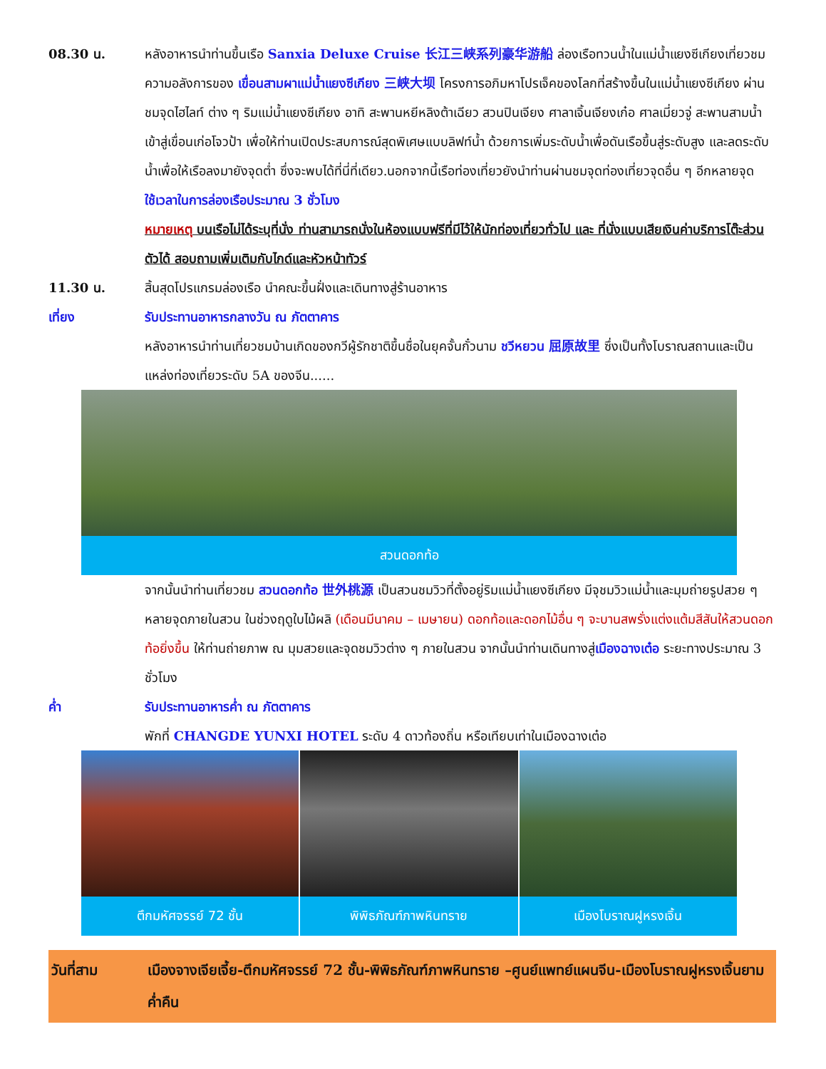08.30 น. หลังอาหารนำท่านขึ้นเรือ Sanxia Deluxe Cruise 长江三峡系列豪华游船 ล่องเรือทวนน้ำในแม่น้ำแยงซีเกียงเที่ยวชมความอลังการของ เขื่อนสามผาแม่น้ำแยงซีเกียง 三峡大坝 โครงการอภิมหาโปรเจ็คของโลกที่สร้างขึ้นในแม่น้ำแยงซีเกียง ผ่านชมจุดไฮไลท์ ต่าง ๆ ริมแม่น้ำแยงซีเกียง อาทิ สะพานหยีหลิงต้าเฉียว สวนปินเจียง ศาลาเจิ้นเจียงเก๋อ ศาลเมี่ยวจู่ สะพานสามน้ำ เข้าสู่เขื่อนเก่อโจวป้า เพื่อให้ท่านเปิดประสบการณ์สุดพิเศษแบบลิฟท์น้ำ ด้วยการเพิ่มระดับน้ำเพื่อดันเรือขึ้นสู่ระดับสูง และลดระดับน้ำเพื่อให้เรือลงมายังจุดต่ำ ซึ่งจะพบได้ที่นี่ที่เดียว.นอกจากนี้เรือท่องเที่ยวยังนำท่านผ่านชมจุดท่องเที่ยวจุดอื่น ๆ อีกหลายจุด
ใช้เวลาในการล่องเรือประมาณ 3 ชั่วโมง
หมายเหตุ บนเรือไม่ได้ระบุที่นั่ง ท่านสามารถนั่งในห้องแบบฟรีที่มีไว้ให้นักท่องเที่ยวทั่วไป และ ที่นั่งแบบเสียเงินค่าบริการโต๊ะส่วนตัวได้ สอบถามเพิ่มเติมกับไกด์และหัวหน้าทัวร์
11.30 น. สิ้นสุดโปรแกรมล่องเรือ นำคณะขึ้นฝั่งและเดินทางสู่ร้านอาหาร
เที่ยง รับประทานอาหารกลางวัน ณ ภัตตาคาร
หลังอาหารนำท่านเที่ยวชมบ้านเกิดของกวีผู้รักชาติขึ้นชื่อในยุคจั้นกั๋วนาม ชวีหยวน 屈原故里 ซึ่งเป็นทั้งโบราณสถานและเป็นแหล่งท่องเที่ยวระดับ 5A ของจีน......
สวนดอกท้อ
จากนั้นนำท่านเที่ยวชม สวนดอกท้อ 世外桃源 เป็นสวนชมวิวที่ตั้งอยู่ริมแม่น้ำแยงซีเกียง มีจุชมวิวแม่น้ำและมุมถ่ายรูปสวย ๆ หลายจุดภายในสวน ในช่วงฤดูใบไม้ผลิ (เดือนมีนาคม – เมษายน) ดอกท้อและดอกไม้อื่น ๆ จะบานสพรั่งแต่งแต้มสีสันให้สวนดอกท้อยิ่งขึ้น ให้ท่านถ่ายภาพ ณ มุมสวยและจุดชมวิวต่าง ๆ ภายในสวน จากนั้นนำท่านเดินทางสู่เมืองฉางเต๋อ ระยะทางประมาณ 3 ชั่วโมง
ค่ำ รับประทานอาหารค่ำ ณ ภัตตาคาร
พักที่ CHANGDE YUNXI HOTEL ระดับ 4 ดาวท้องถิ่น หรือเทียบเท่าในเมืองฉางเต๋อ
ตึกมหัศจรรย์ 72 ชั้น พิพิธภัณฑ์ภาพหินทราย เมืองโบราณฝูหรงเจิ้น
วันที่สาม เมืองจางเจียเจี้ย-ตึกมหัศจรรย์ 72 ชั้น-พิพิธภัณฑ์ภาพหินทราย –ศูนย์แพทย์แผนจีน-เมืองโบราณฝูหรงเจิ้นยามค่ำคืน